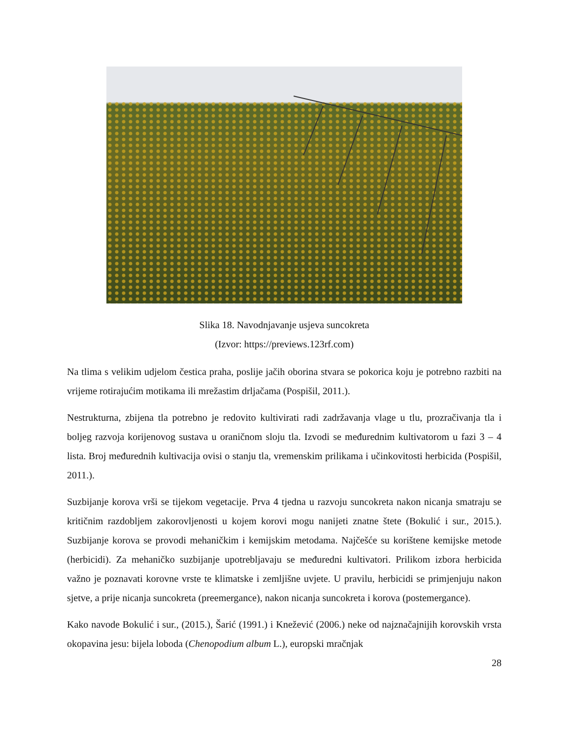Slika 18. Navodnjavanje usjeva suncokreta
(Izvor: https://previews.123rf.com)
Na tlima s velikim udjelom čestica praha, poslije jačih oborina stvara se pokorica koju je potrebno razbiti na vrijeme rotirajućim motikama ili mrežastim drljačama (Pospišil, 2011.).
Nestrukturna, zbijena tla potrebno je redovito kultivirati radi zadržavanja vlage u tlu, prozračivanja tla i boljeg razvoja korijenovog sustava u oraničnom sloju tla. Izvodi se međurednim kultivatorom u fazi 3 – 4 lista. Broj međurednih kultivacija ovisi o stanju tla, vremenskim prilikama i učinkovitosti herbicida (Pospišil, 2011.).
Suzbijanje korova vrši se tijekom vegetacije. Prva 4 tjedna u razvoju suncokreta nakon nicanja smatraju se kritičnim razdobljem zakorovljenosti u kojem korovi mogu nanijeti znatne štete (Bokulić i sur., 2015.). Suzbijanje korova se provodi mehaničkim i kemijskim metodama. Najčešće su korištene kemijske metode (herbicidi). Za mehaničko suzbijanje upotrebljavaju se međuredni kultivatori. Prilikom izbora herbicida važno je poznavati korovne vrste te klimatske i zemljišne uvjete. U pravilu, herbicidi se primjenjuju nakon sjetve, a prije nicanja suncokreta (preemergance), nakon nicanja suncokreta i korova (postemergance).
Kako navode Bokulić i sur., (2015.), Šarić (1991.) i Knežević (2006.) neke od najznačajnijih korovskih vrsta okopavina jesu: bijela loboda (Chenopodium album L.), europski mračnjak
28